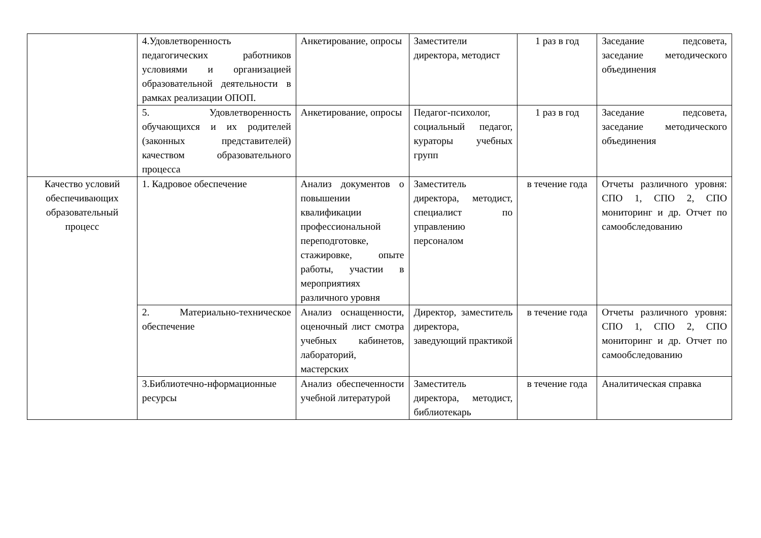| | 4.Удовлетворенность педагогических работников условиями и организацией образовательной деятельности в рамках реализации ОПОП. | Анкетирование, опросы | Заместители директора, методист | 1 раз в год | Заседание педсовета, заседание методического объединения |
| | 5. Удовлетворенность обучающихся и их родителей (законных представителей) качеством образовательного процесса | Анкетирование, опросы | Педагог-психолог, социальный педагог, кураторы учебных групп | 1 раз в год | Заседание педсовета, заседание методического объединения |
| Качество условий обеспечивающих образовательный процесс | 1. Кадровое обеспечение | Анализ документов о повышении квалификации профессиональной переподготовке, стажировке, опыте работы, участии в мероприятиях различного уровня | Заместитель директора, методист, специалист по управлению персоналом | в течение года | Отчеты различного уровня: СПО 1, СПО 2, СПО мониторинг и др. Отчет по самообследованию |
| | 2. Материально-техническое обеспечение | Анализ оснащенности, оценочный лист смотра учебных кабинетов, лабораторий, мастерских | Директор, заместитель директора, заведующий практикой | в течение года | Отчеты различного уровня: СПО 1, СПО 2, СПО мониторинг и др. Отчет по самообследованию |
| | 3.Библиотечно-нформационные ресурсы | Анализ обеспеченности учебной литературой | Заместитель директора, методист, библиотекарь | в течение года | Аналитическая справка |